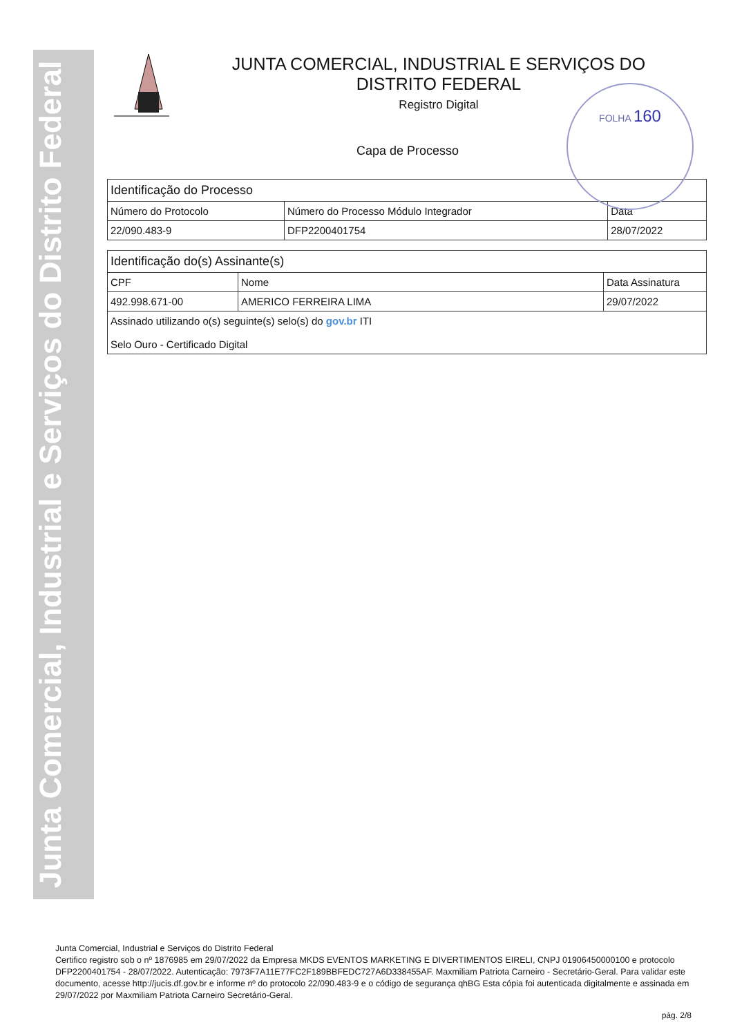Junta Comercial, Industrial e Serviços do Distrito Federal
FOLHA 160
JUNTA COMERCIAL, INDUSTRIAL E SERVIÇOS DO
DISTRITO FEDERAL
Registro Digital
Capa de Processo
| Identificação do Processo | | |
| --- | --- | --- |
| Número do Protocolo | Número do Processo Módulo Integrador | Data |
| 22/090.483-9 | DFP2200401754 | 28/07/2022 |
| Identificação do(s) Assinante(s) | | |
| --- | --- | --- |
| CPF | Nome | Data Assinatura |
| 492.998.671-00 | AMERICO FERREIRA LIMA | 29/07/2022 |
| Assinado utilizando o(s) seguinte(s) selo(s) do gov.br ITI Selo Ouro - Certificado Digital | | |
Junta Comercial, Industrial e Serviços do Distrito Federal
Certifico registro sob o nº 1876985 em 29/07/2022 da Empresa MKDS EVENTOS MARKETING E DIVERTIMENTOS EIRELI, CNPJ 01906450000100 e protocolo DFP2200401754 - 28/07/2022. Autenticação: 7973F7A11E77FC2F189BBFEDC727A6D338455AF. Maxmiliam Patriota Carneiro - Secretário-Geral. Para validar este documento, acesse http://jucis.df.gov.br e informe nº do protocolo 22/090.483-9 e o código de segurança qhBG Esta cópia foi autenticada digitalmente e assinada em 29/07/2022 por Maxmiliam Patriota Carneiro Secretário-Geral.
pág. 2/8